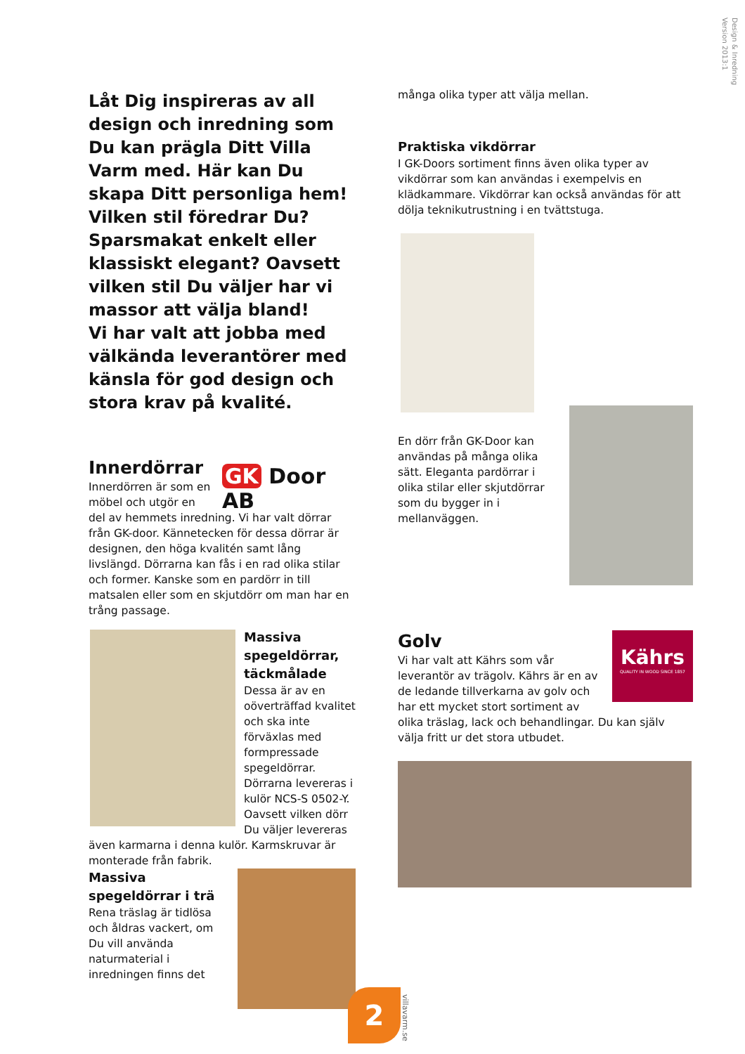Design & Inredning
Version 2013:1
Låt Dig inspireras av all design och inredning som Du kan prägla Ditt Villa Varm med. Här kan Du skapa Ditt personliga hem! Vilken stil föredrar Du? Sparsmakat enkelt eller klassiskt elegant? Oavsett vilken stil Du väljer har vi massor att välja bland!
Vi har valt att jobba med välkända leverantörer med känsla för god design och stora krav på kvalité.
GK Door AB
Innerdörrar
Innerdörren är som en möbel och utgör en del av hemmets inredning. Vi har valt dörrar från GK-door. Kännetecken för dessa dörrar är designen, den höga kvalitén samt lång livslängd. Dörrarna kan fås i en rad olika stilar och former. Kanske som en pardörr in till matsalen eller som en skjutdörr om man har en trång passage.
Massiva spegeldörrar, täckmålade
Dessa är av en oöverträffad kvalitet och ska inte förväxlas med formpressade spegeldörrar. Dörrarna levereras i kulör NCS-S 0502-Y. Oavsett vilken dörr Du väljer levereras även karmarna i denna kulör. Karmskruvar är monterade från fabrik.
Massiva spegeldörrar i trä
Rena träslag är tidlösa och åldras vackert, om Du vill använda naturmaterial i inredningen finns det
många olika typer att välja mellan.
Praktiska vikdörrar
I GK-Doors sortiment finns även olika typer av vikdörrar som kan användas i exempelvis en klädkammare. Vikdörrar kan också användas för att dölja teknikutrustning i en tvättstuga.
En dörr från GK-Door kan användas på många olika sätt. Eleganta pardörrar i olika stilar eller skjutdörrar som du bygger in i mellanväggen.
Kährs
QUALITY IN WOOD SINCE 1857
Golv
Vi har valt att Kährs som vår leverantör av trägolv. Kährs är en av de ledande tillverkarna av golv och har ett mycket stort sortiment av olika träslag, lack och behandlingar. Du kan själv välja fritt ur det stora utbudet.
2
villavarm.se